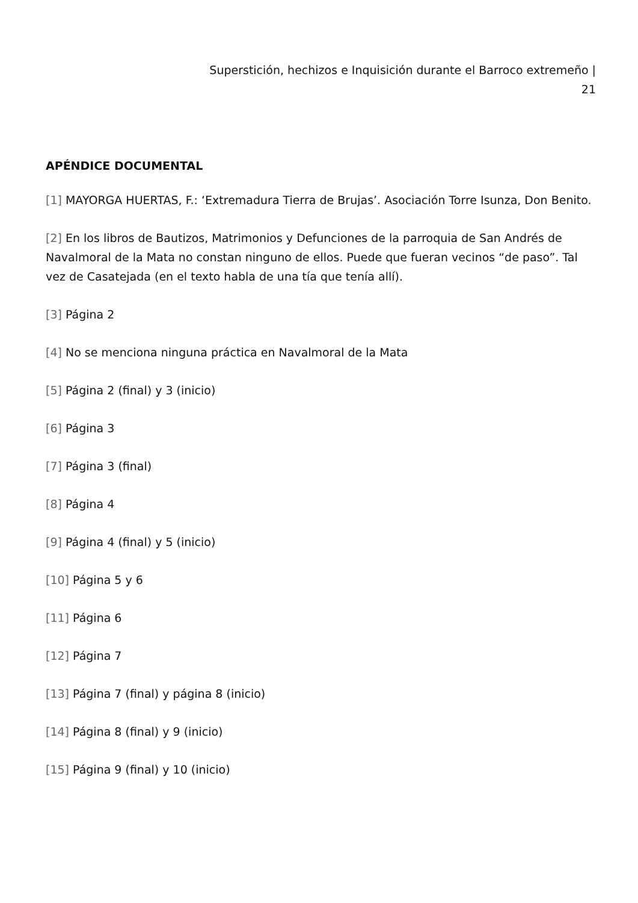Superstición, hechizos e Inquisición durante el Barroco extremeño |
21
APÉNDICE DOCUMENTAL
[1] MAYORGA HUERTAS, F.: ‘Extremadura Tierra de Brujas’. Asociación Torre Isunza, Don Benito.
[2] En los libros de Bautizos, Matrimonios y Defunciones de la parroquia de San Andrés de Navalmoral de la Mata no constan ninguno de ellos. Puede que fueran vecinos “de paso”. Tal vez de Casatejada (en el texto habla de una tía que tenía allí).
[3] Página 2
[4] No se menciona ninguna práctica en Navalmoral de la Mata
[5] Página 2 (final) y 3 (inicio)
[6] Página 3
[7] Página 3 (final)
[8] Página 4
[9] Página 4 (final) y 5 (inicio)
[10] Página 5 y 6
[11] Página 6
[12] Página 7
[13] Página 7 (final) y página 8 (inicio)
[14] Página 8 (final) y 9 (inicio)
[15] Página 9 (final) y 10 (inicio)